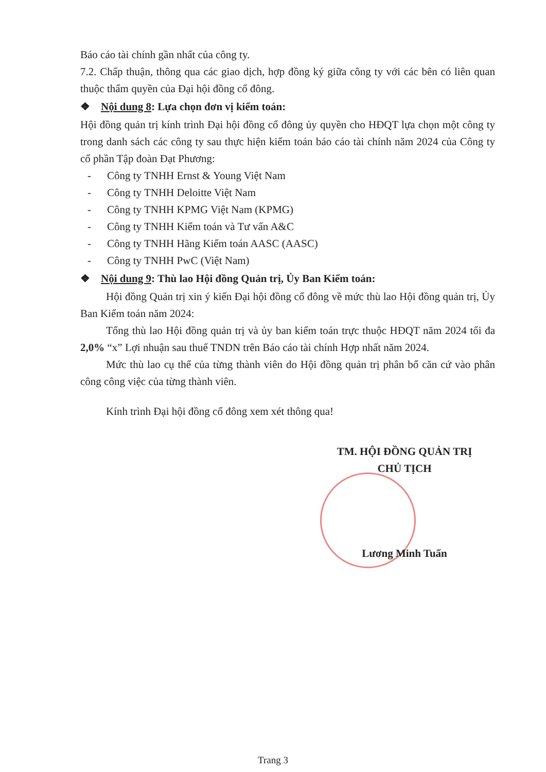Báo cáo tài chính gần nhất của công ty.
7.2. Chấp thuận, thông qua các giao dịch, hợp đồng ký giữa công ty với các bên có liên quan thuộc thẩm quyền của Đại hội đồng cổ đông.
❖ Nội dung 8: Lựa chọn đơn vị kiểm toán:
Hội đồng quản trị kính trình Đại hội đồng cổ đông ủy quyền cho HĐQT lựa chọn một công ty trong danh sách các công ty sau thực hiện kiểm toán báo cáo tài chính năm 2024 của Công ty cổ phần Tập đoàn Đạt Phương:
- Công ty TNHH Ernst & Young Việt Nam
- Công ty TNHH Deloitte Việt Nam
- Công ty TNHH KPMG Việt Nam (KPMG)
- Công ty TNHH Kiểm toán và Tư vấn A&C
- Công ty TNHH Hãng Kiểm toán AASC (AASC)
- Công ty TNHH PwC (Việt Nam)
❖ Nội dung 9: Thù lao Hội đồng Quản trị, Ủy Ban Kiểm toán:
Hội đồng Quản trị xin ý kiến Đại hội đồng cổ đông về mức thù lao Hội đồng quản trị, Ủy Ban Kiểm toán năm 2024:
Tổng thù lao Hội đồng quản trị và ủy ban kiểm toán trực thuộc HĐQT năm 2024 tối đa 2,0% “x” Lợi nhuận sau thuế TNDN trên Báo cáo tài chính Hợp nhất năm 2024.
Mức thù lao cụ thể của từng thành viên do Hội đồng quản trị phân bổ căn cứ vào phân công công việc của từng thành viên.
Kính trình Đại hội đồng cổ đông xem xét thông qua!
TM. HỘI ĐỒNG QUẢN TRỊ
CHỦ TỊCH
Lương Minh Tuấn
Trang 3